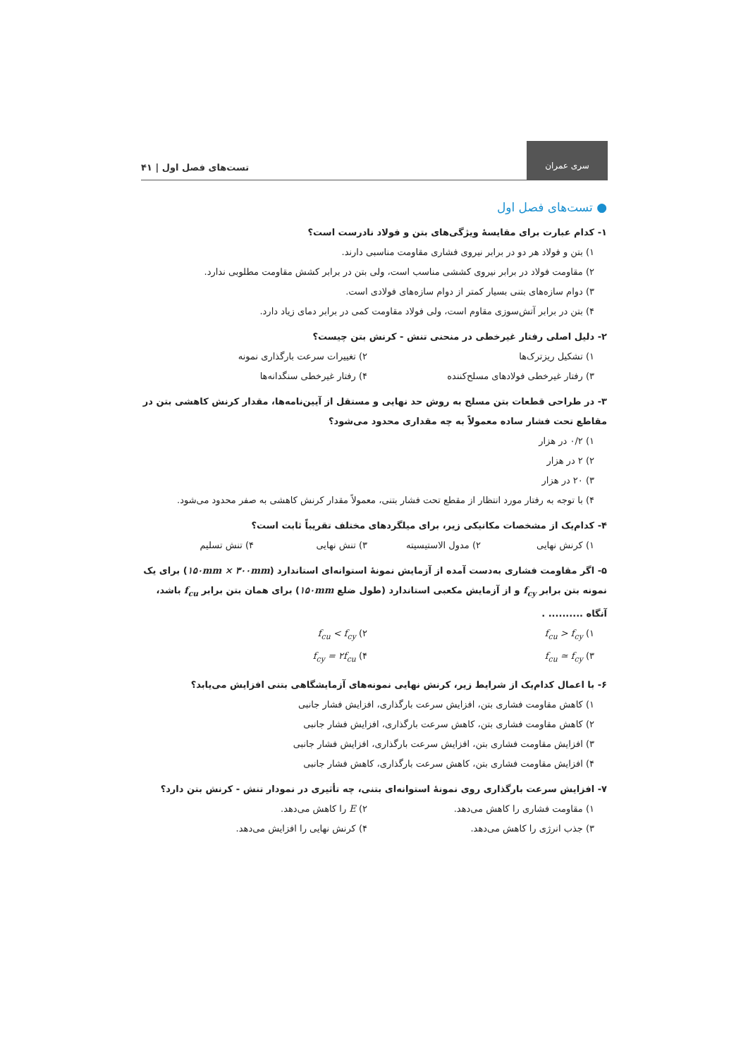سری عمران
تست‌های فصل اول | ۴۱
● تست‌های فصل اول
۱- کدام عبارت برای مقایسهٔ ویژگی‌های بتن و فولاد نادرست است؟
۱) بتن و فولاد هر دو در برابر نیروی فشاری مقاومت مناسبی دارند.
۲) مقاومت فولاد در برابر نیروی کششی مناسب است، ولی بتن در برابر کشش مقاومت مطلوبی ندارد.
۳) دوام سازه‌های بتنی بسیار کمتر از دوام سازه‌های فولادی است.
۴) بتن در برابر آتش‌سوزی مقاوم است، ولی فولاد مقاومت کمی در برابر دمای زیاد دارد.
۲- دلیل اصلی رفتار غیرخطی در منحنی تنش - کرنش بتن چیست؟
۱) تشکیل ریزترک‌ها ۲) تغییرات سرعت بارگذاری نمونه
۳) رفتار غیرخطی فولادهای مسلح‌کننده ۴) رفتار غیرخطی سنگدانه‌ها
۳- در طراحی قطعات بتن مسلح به روش حد نهایی و مستقل از آیین‌نامه‌ها، مقدار کرنش کاهشی بتن در مقاطع تحت فشار ساده معمولاً به چه مقداری محدود می‌شود؟
۱) ۰/۲ در هزار
۲) ۲ در هزار
۳) ۲۰ در هزار
۴) با توجه به رفتار مورد انتظار از مقطع تحت فشار بتنی، معمولاً مقدار کرنش کاهشی به صفر محدود می‌شود.
۴- کدام‌یک از مشخصات مکانیکی زیر، برای میلگردهای مختلف تقریباً ثابت است؟
۱) کرنش نهایی ۲) مدول الاستیسیته ۳) تنش نهایی ۴) تنش تسلیم
۵- اگر مقاومت فشاری به‌دست آمده از آزمایش نمونهٔ استوانه‌ای استاندارد (۱۵۰mm × ۳۰۰mm) برای یک نمونه بتن برابر f<sub>cy</sub> و از آزمایش مکعبی استاندارد (طول ضلع ۱۵۰mm) برای همان بتن برابر f<sub>cu</sub> باشد، آنگاه .......... .
۱) f<sub>cu</sub> > f<sub>cy</sub> ۲) f<sub>cu</sub> < f<sub>cy</sub>
۳) f<sub>cu</sub> ≃ f<sub>cy</sub> ۴) f<sub>cy</sub> = ۲f<sub>cu</sub>
۶- با اعمال کدام‌یک از شرایط زیر، کرنش نهایی نمونه‌های آزمایشگاهی بتنی افزایش می‌یابد؟
۱) کاهش مقاومت فشاری بتن، افزایش سرعت بارگذاری، افزایش فشار جانبی
۲) کاهش مقاومت فشاری بتن، کاهش سرعت بارگذاری، افزایش فشار جانبی
۳) افزایش مقاومت فشاری بتن، افزایش سرعت بارگذاری، افزایش فشار جانبی
۴) افزایش مقاومت فشاری بتن، کاهش سرعت بارگذاری، کاهش فشار جانبی
۷- افزایش سرعت بارگذاری روی نمونهٔ استوانه‌ای بتنی، چه تأثیری در نمودار تنش - کرنش بتن دارد؟
۱) مقاومت فشاری را کاهش می‌دهد. ۲) E را کاهش می‌دهد.
۳) جذب انرژی را کاهش می‌دهد. ۴) کرنش نهایی را افزایش می‌دهد.